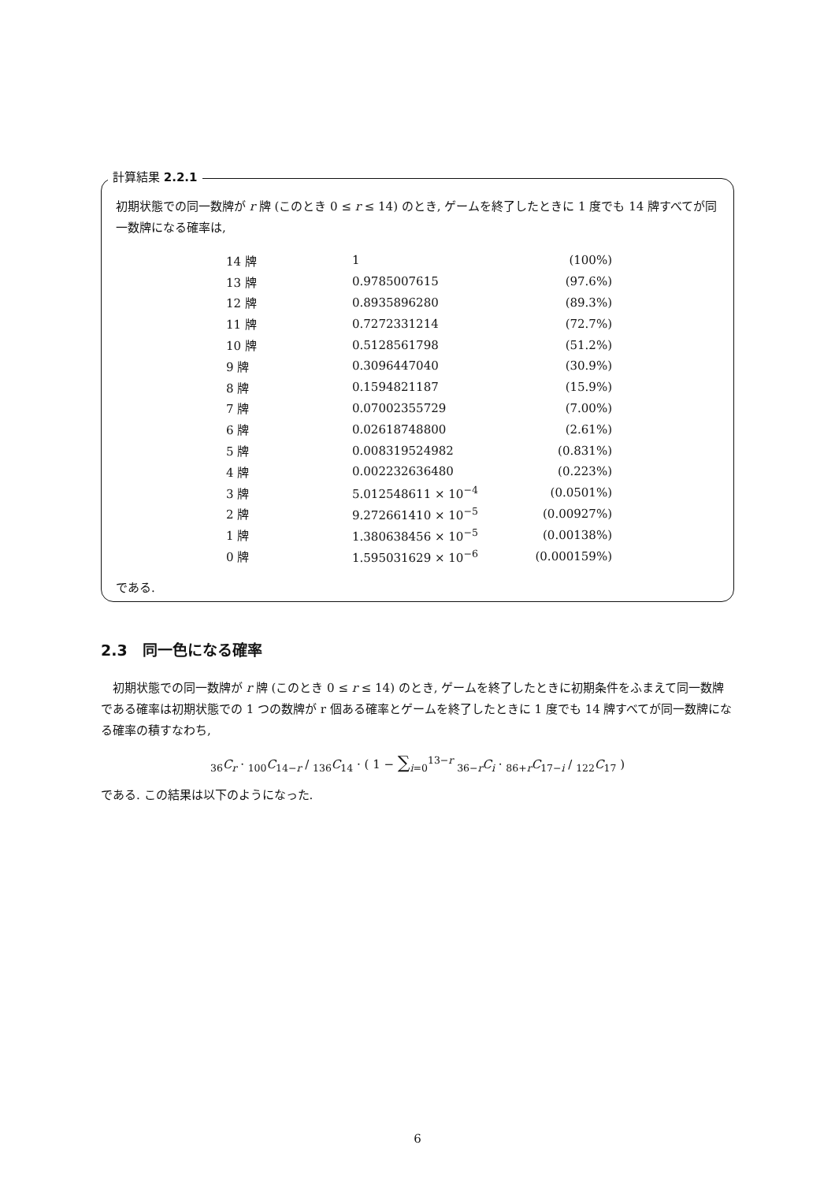計算結果 2.2.1
初期状態での同一数牌が r 牌 (このとき 0 ≤ r ≤ 14) のとき, ゲームを終了したときに 1 度でも 14 牌すべてが同一数牌になる確率は,
| 14 牌 | 1 | (100%) |
| 13 牌 | 0.9785007615 | (97.6%) |
| 12 牌 | 0.8935896280 | (89.3%) |
| 11 牌 | 0.7272331214 | (72.7%) |
| 10 牌 | 0.5128561798 | (51.2%) |
| 9 牌 | 0.3096447040 | (30.9%) |
| 8 牌 | 0.1594821187 | (15.9%) |
| 7 牌 | 0.07002355729 | (7.00%) |
| 6 牌 | 0.02618748800 | (2.61%) |
| 5 牌 | 0.008319524982 | (0.831%) |
| 4 牌 | 0.002232636480 | (0.223%) |
| 3 牌 | 5.012548611 × 10<sup>−4</sup> | (0.0501%) |
| 2 牌 | 9.272661410 × 10<sup>−5</sup> | (0.00927%) |
| 1 牌 | 1.380638456 × 10<sup>−5</sup> | (0.00138%) |
| 0 牌 | 1.595031629 × 10<sup>−6</sup> | (0.000159%) |
である.
2.3　同一色になる確率
　初期状態での同一数牌が r 牌 (このとき 0 ≤ r ≤ 14) のとき, ゲームを終了したときに初期条件をふまえて同一数牌である確率は初期状態での 1 つの数牌が r 個ある確率とゲームを終了したときに 1 度でも 14 牌すべてが同一数牌になる確率の積すなわち,
<sub>36</sub>C<sub>r</sub> · <sub>100</sub>C<sub>14−r</sub> / <sub>136</sub>C<sub>14</sub> · ( 1 − ∑<sub>i=0</sub><sup>13−r</sup> <sub>36−r</sub>C<sub>i</sub> · <sub>86+r</sub>C<sub>17−i</sub> / <sub>122</sub>C<sub>17</sub> )
である. この結果は以下のようになった.
6